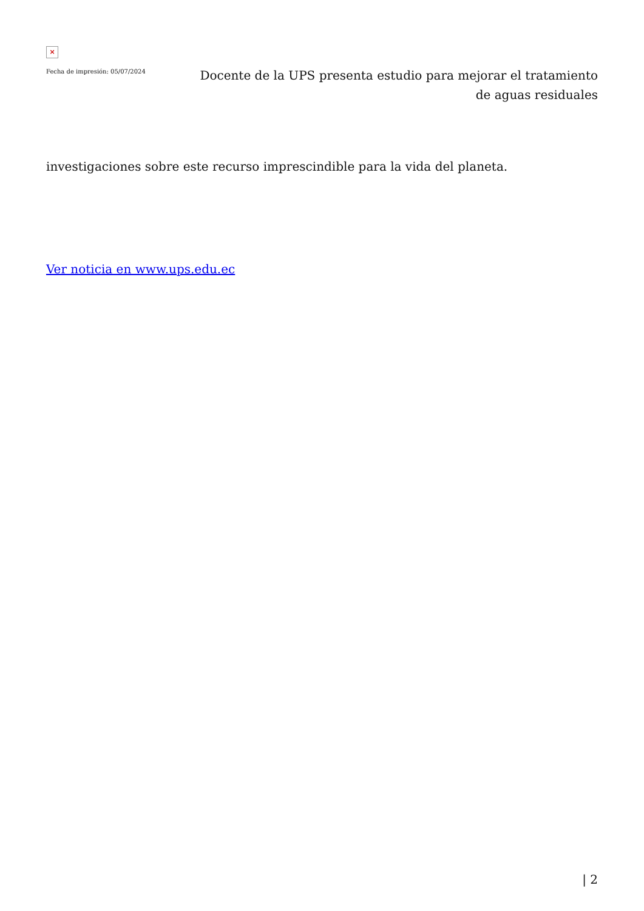×
Fecha de impresión: 05/07/2024
Docente de la UPS presenta estudio para mejorar el tratamiento de aguas residuales
investigaciones sobre este recurso imprescindible para la vida del planeta.
Ver noticia en www.ups.edu.ec
| 2